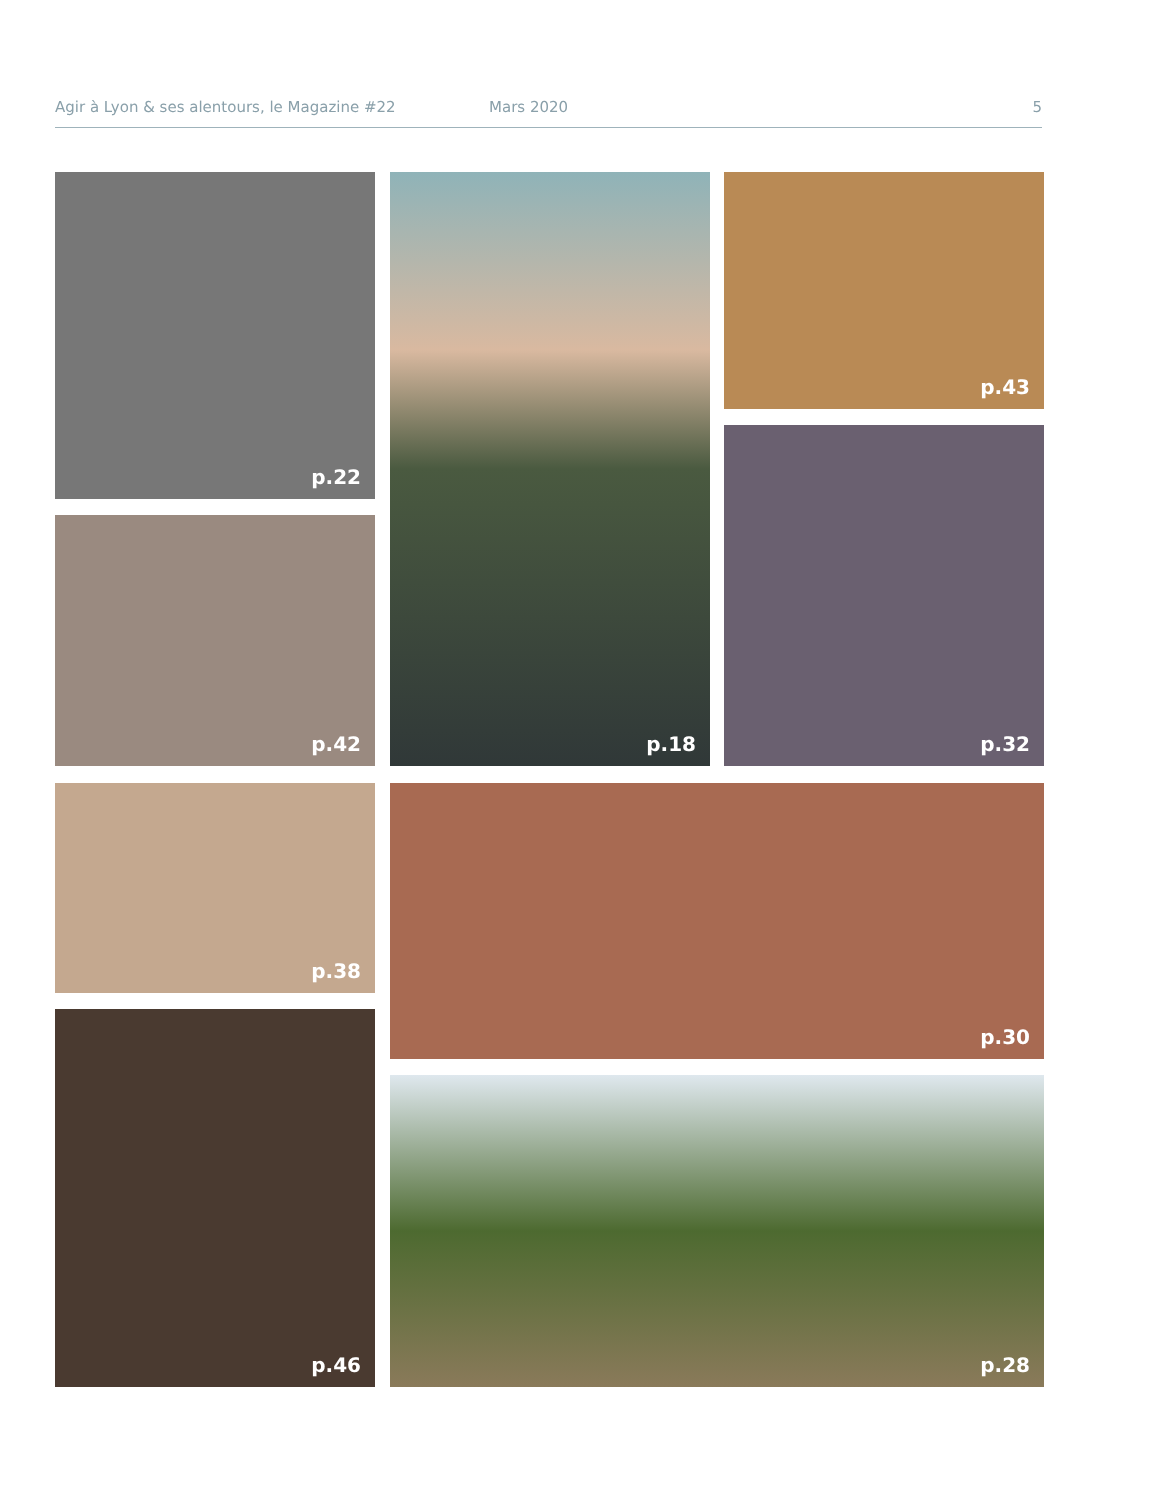Agir à Lyon & ses alentours, le Magazine #22 Mars 2020 5
p.22 p.18 p.43
p.42
p.32
p.38 p.30
p.46
p.28